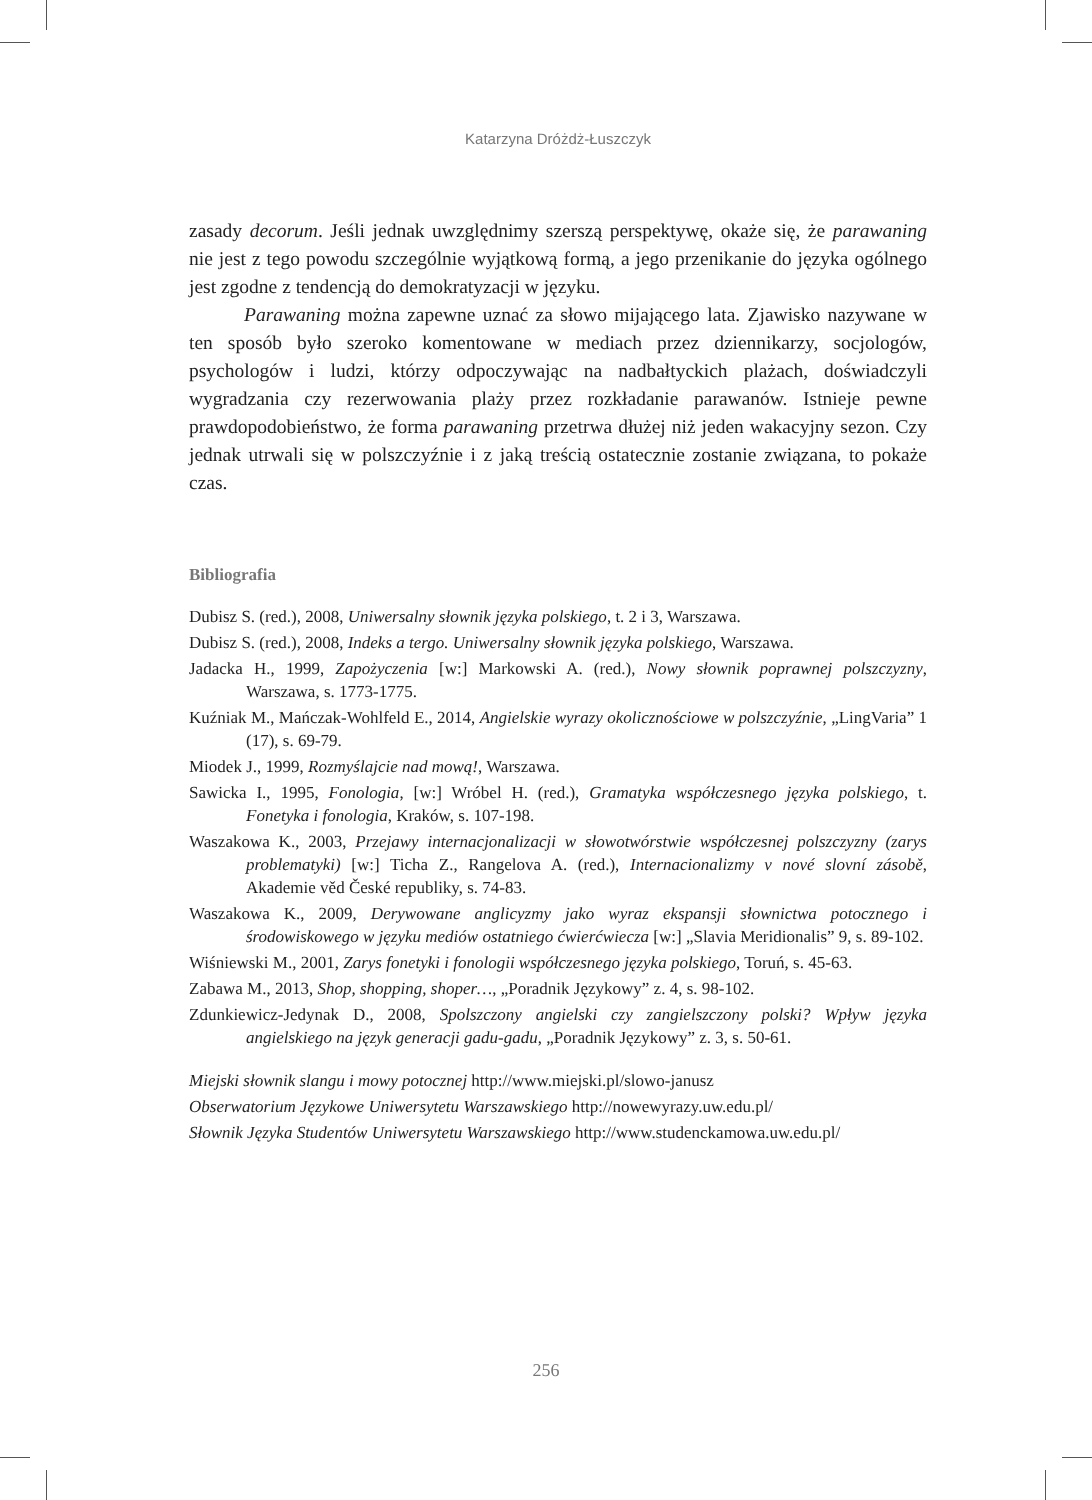Katarzyna Dróżdż-Łuszczyk
zasady decorum. Jeśli jednak uwzględnimy szerszą perspektywę, okaże się, że parawaning nie jest z tego powodu szczególnie wyjątkową formą, a jego przenikanie do języka ogólnego jest zgodne z tendencją do demokratyzacji w języku.
Parawaning można zapewne uznać za słowo mijającego lata. Zjawisko nazywane w ten sposób było szeroko komentowane w mediach przez dziennikarzy, socjologów, psychologów i ludzi, którzy odpoczywając na nadbałtyckich plażach, doświadczyli wygradzania czy rezerwowania plaży przez rozkładanie parawanów. Istnieje pewne prawdopodobieństwo, że forma parawaning przetrwa dłużej niż jeden wakacyjny sezon. Czy jednak utrwali się w polszczyźnie i z jaką treścią ostatecznie zostanie związana, to pokaże czas.
Bibliografia
Dubisz S. (red.), 2008, Uniwersalny słownik języka polskiego, t. 2 i 3, Warszawa.
Dubisz S. (red.), 2008, Indeks a tergo. Uniwersalny słownik języka polskiego, Warszawa.
Jadacka H., 1999, Zapożyczenia [w:] Markowski A. (red.), Nowy słownik poprawnej polszczyzny, Warszawa, s. 1773-1775.
Kuźniak M., Mańczak-Wohlfeld E., 2014, Angielskie wyrazy okolicznościowe w polszczyźnie, „LingVaria” 1 (17), s. 69-79.
Miodek J., 1999, Rozmyślajcie nad mową!, Warszawa.
Sawicka I., 1995, Fonologia, [w:] Wróbel H. (red.), Gramatyka współczesnego języka polskiego, t. Fonetyka i fonologia, Kraków, s. 107-198.
Waszakowa K., 2003, Przejawy internacjonalizacji w słowotwórstwie współczesnej polszczyzny (zarys problematyki) [w:] Ticha Z., Rangelova A. (red.), Internacionalizmy v nové slovní zásobě, Akademie věd České republiky, s. 74-83.
Waszakowa K., 2009, Derywowane anglicyzmy jako wyraz ekspansji słownictwa potocznego i środowiskowego w języku mediów ostatniego ćwierćwiecza [w:] „Slavia Meridionalis” 9, s. 89-102.
Wiśniewski M., 2001, Zarys fonetyki i fonologii współczesnego języka polskiego, Toruń, s. 45-63.
Zabawa M., 2013, Shop, shopping, shoper…, „Poradnik Językowy” z. 4, s. 98-102.
Zdunkiewicz-Jedynak D., 2008, Spolszczony angielski czy zangielszczony polski? Wpływ języka angielskiego na język generacji gadu-gadu, „Poradnik Językowy” z. 3, s. 50-61.
Miejski słownik slangu i mowy potocznej http://www.miejski.pl/slowo-janusz
Obserwatorium Językowe Uniwersytetu Warszawskiego http://nowewyrazy.uw.edu.pl/
Słownik Języka Studentów Uniwersytetu Warszawskiego http://www.studenckamowa.uw.edu.pl/
256